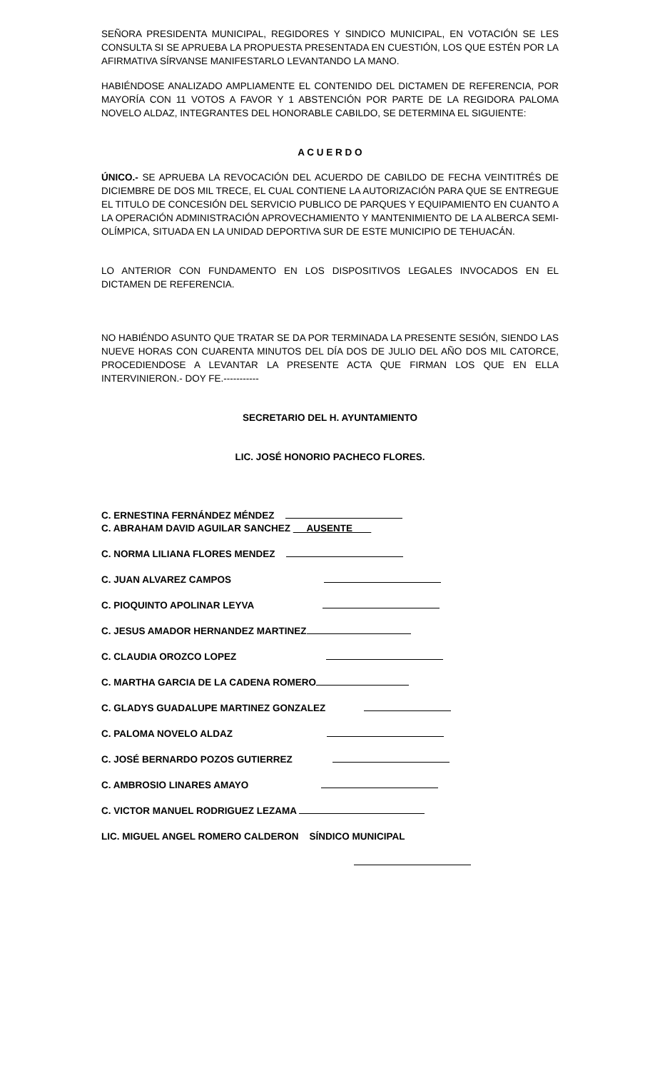SEÑORA PRESIDENTA MUNICIPAL, REGIDORES Y SINDICO MUNICIPAL, EN VOTACIÓN SE LES CONSULTA SI SE APRUEBA LA PROPUESTA PRESENTADA EN CUESTIÓN, LOS QUE ESTÉN POR LA AFIRMATIVA SÍRVANSE MANIFESTARLO LEVANTANDO LA MANO.
HABIÉNDOSE ANALIZADO AMPLIAMENTE EL CONTENIDO DEL DICTAMEN DE REFERENCIA, POR MAYORÍA CON 11 VOTOS A FAVOR Y 1 ABSTENCIÓN POR PARTE DE LA REGIDORA PALOMA NOVELO ALDAZ, INTEGRANTES DEL HONORABLE CABILDO, SE DETERMINA EL SIGUIENTE:
A C U E R D O
ÚNICO.- SE APRUEBA LA REVOCACIÓN DEL ACUERDO DE CABILDO DE FECHA VEINTITRÉS DE DICIEMBRE DE DOS MIL TRECE, EL CUAL CONTIENE LA AUTORIZACIÓN PARA QUE SE ENTREGUE EL TITULO DE CONCESIÓN DEL SERVICIO PUBLICO DE PARQUES Y EQUIPAMIENTO EN CUANTO A LA OPERACIÓN ADMINISTRACIÓN APROVECHAMIENTO Y MANTENIMIENTO DE LA ALBERCA SEMI-OLÍMPICA, SITUADA EN LA UNIDAD DEPORTIVA SUR DE ESTE MUNICIPIO DE TEHUACÁN.
LO ANTERIOR CON FUNDAMENTO EN LOS DISPOSITIVOS LEGALES INVOCADOS EN EL DICTAMEN DE REFERENCIA.
NO HABIÉNDO ASUNTO QUE TRATAR SE DA POR TERMINADA LA PRESENTE SESIÓN, SIENDO LAS NUEVE HORAS CON CUARENTA MINUTOS DEL DÍA DOS DE JULIO DEL AÑO DOS MIL CATORCE, PROCEDIENDOSE A LEVANTAR LA PRESENTE ACTA QUE FIRMAN LOS QUE EN ELLA INTERVINIERON.- DOY FE.-----------
SECRETARIO DEL H. AYUNTAMIENTO
LIC. JOSÉ HONORIO PACHECO FLORES.
C. ERNESTINA FERNÁNDEZ MÉNDEZ
C. ABRAHAM DAVID AGUILAR SANCHEZ AUSENTE
C. NORMA LILIANA FLORES MENDEZ
C. JUAN ALVAREZ CAMPOS
C. PIOQUINTO APOLINAR LEYVA
C. JESUS AMADOR HERNANDEZ MARTINEZ
C. CLAUDIA OROZCO LOPEZ
C. MARTHA GARCIA DE LA CADENA ROMERO
C. GLADYS GUADALUPE MARTINEZ GONZALEZ
C. PALOMA NOVELO ALDAZ
C. JOSÉ BERNARDO POZOS GUTIERREZ
C. AMBROSIO LINARES AMAYO
C. VICTOR MANUEL RODRIGUEZ LEZAMA
LIC. MIGUEL ANGEL ROMERO CALDERON SÍNDICO MUNICIPAL